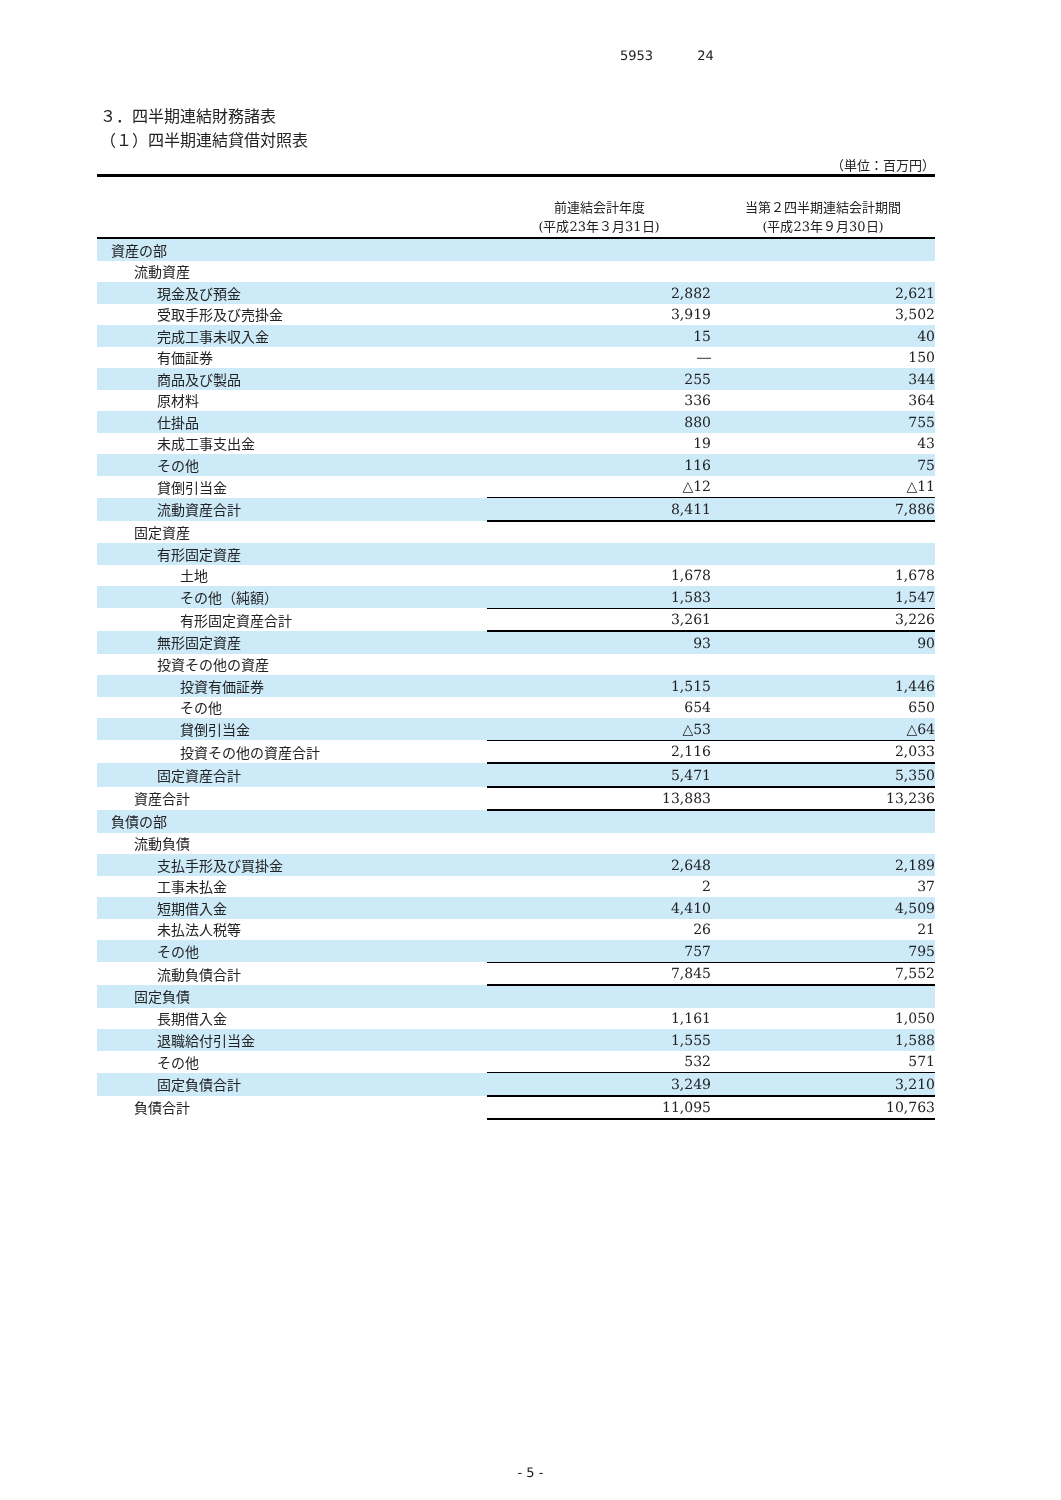5953 24
３．四半期連結財務諸表
（１）四半期連結貸借対照表
（単位：百万円）
| | 前連結会計年度 (平成23年３月31日) | 当第２四半期連結会計期間 (平成23年９月30日) |
| --- | --- | --- |
| 資産の部 | | |
| 流動資産 | | |
| 現金及び預金 | 2,882 | 2,621 |
| 受取手形及び売掛金 | 3,919 | 3,502 |
| 完成工事未収入金 | 15 | 40 |
| 有価証券 | ― | 150 |
| 商品及び製品 | 255 | 344 |
| 原材料 | 336 | 364 |
| 仕掛品 | 880 | 755 |
| 未成工事支出金 | 19 | 43 |
| その他 | 116 | 75 |
| 貸倒引当金 | △12 | △11 |
| 流動資産合計 | 8,411 | 7,886 |
| 固定資産 | | |
| 有形固定資産 | | |
| 土地 | 1,678 | 1,678 |
| その他（純額） | 1,583 | 1,547 |
| 有形固定資産合計 | 3,261 | 3,226 |
| 無形固定資産 | 93 | 90 |
| 投資その他の資産 | | |
| 投資有価証券 | 1,515 | 1,446 |
| その他 | 654 | 650 |
| 貸倒引当金 | △53 | △64 |
| 投資その他の資産合計 | 2,116 | 2,033 |
| 固定資産合計 | 5,471 | 5,350 |
| 資産合計 | 13,883 | 13,236 |
| 負債の部 | | |
| 流動負債 | | |
| 支払手形及び買掛金 | 2,648 | 2,189 |
| 工事未払金 | 2 | 37 |
| 短期借入金 | 4,410 | 4,509 |
| 未払法人税等 | 26 | 21 |
| その他 | 757 | 795 |
| 流動負債合計 | 7,845 | 7,552 |
| 固定負債 | | |
| 長期借入金 | 1,161 | 1,050 |
| 退職給付引当金 | 1,555 | 1,588 |
| その他 | 532 | 571 |
| 固定負債合計 | 3,249 | 3,210 |
| 負債合計 | 11,095 | 10,763 |
- 5 -